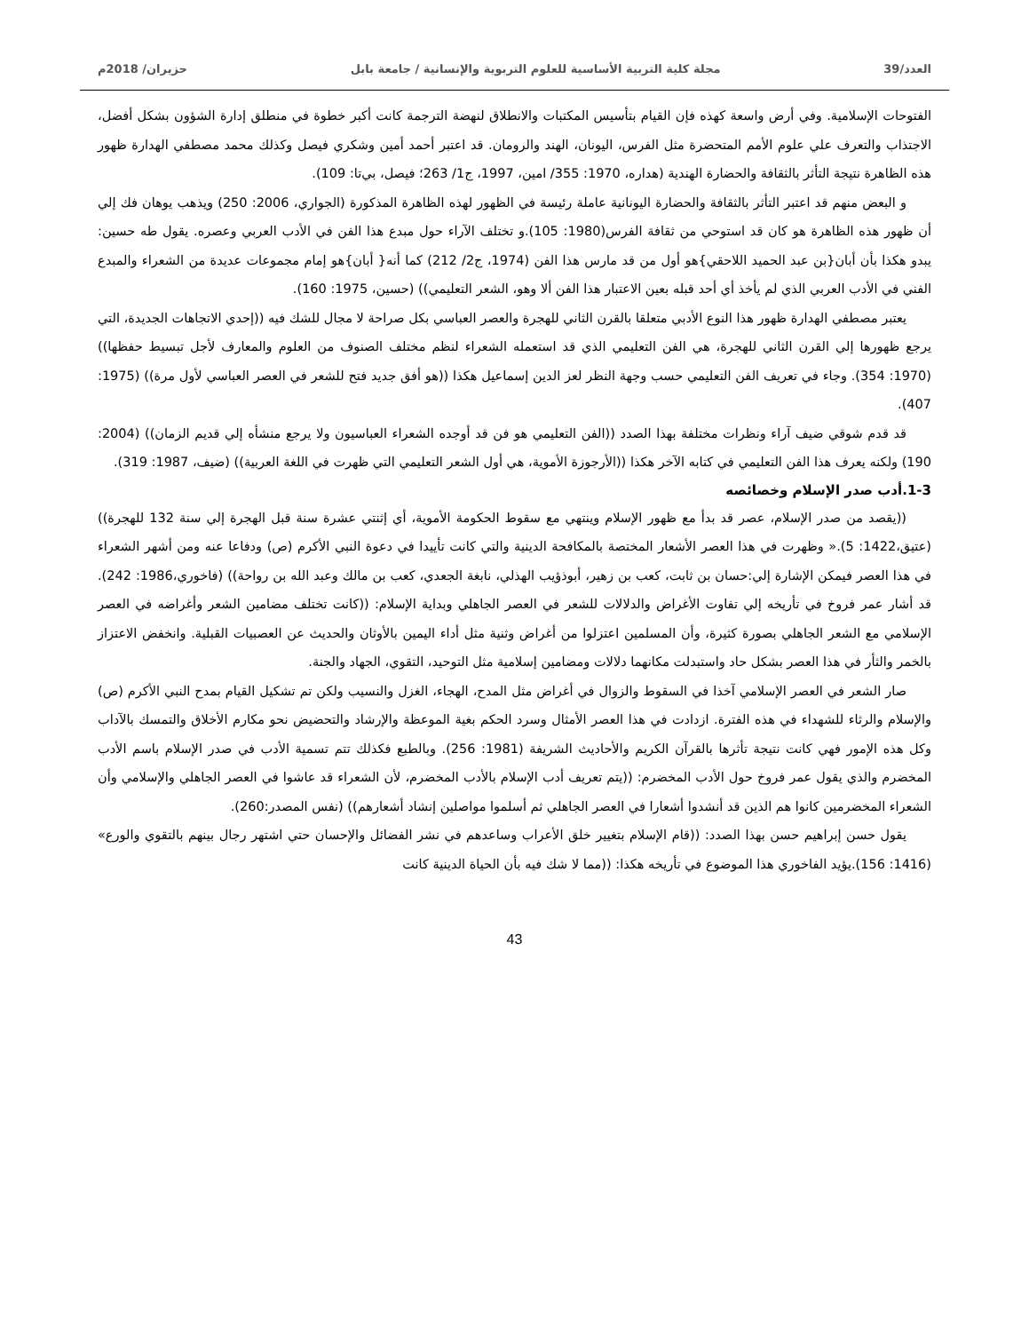العدد/39 مجلة كلية التربية الأساسية للعلوم التربوية والإنسانية / جامعة بابل حزيران/ 2018م
الفتوحات الإسلامية. وفي أرض واسعة كهذه فإن القيام بتأسيس المكتبات والانطلاق لنهضة الترجمة كانت أكبر خطوة في منطلق إدارة الشؤون بشكل أفضل، الاجتذاب والتعرف علي علوم الأمم المتحضرة مثل الفرس، اليونان، الهند والرومان. قد اعتبر أحمد أمين وشكري فيصل وكذلك محمد مصطفي الهدارة ظهور هذه الظاهرة نتيجة التأثر بالثقافة والحضارة الهندية (هداره، 1970: 355/ امين، 1997، ج1/ 263؛ فيصل، بي‌تا: 109).
و البعض منهم قد اعتبر التأثر بالثقافة والحضارة اليونانية عاملة رئيسة في الظهور لهذه الظاهرة المذكورة (الجواري، 2006: 250) ويذهب يوهان فك إلي أن ظهور هذه الظاهرة هو كان قد استوحي من ثقافة الفرس(1980: 105).و تختلف الآراء حول مبدع هذا الفن في الأدب العربي وعصره. يقول طه حسين: يبدو هكذا بأن أبان{بن عبد الحميد اللاحقي}هو أول من قد مارس هذا الفن (1974، ج2/ 212) كما أنه{ أبان}هو إمام مجموعات عديدة من الشعراء والمبدع الفني في الأدب العربي الذي لم يأخذ أي أحد قبله بعين الاعتبار هذا الفن ألا وهو، الشعر التعليمي)) (حسين، 1975: 160).
يعتبر مصطفي الهدارة ظهور هذا النوع الأدبي متعلقا بالقرن الثاني للهجرة والعصر العباسي بكل صراحة لا مجال للشك فيه ((إحدي الاتجاهات الجديدة، التي يرجع ظهورها إلي القرن الثاني للهجرة، هي الفن التعليمي الذي قد استعمله الشعراء لنظم مختلف الصنوف من العلوم والمعارف لأجل تبسيط حفظها)) (1970: 354). وجاء في تعريف الفن التعليمي حسب وجهة النظر لعز الدين إسماعيل هكذا ((هو أفق جديد فتح للشعر في العصر العباسي لأول مرة)) (1975: 407).
قد قدم شوقي ضيف آراء ونظرات مختلفة بهذا الصدد ((الفن التعليمي هو فن قد أوجده الشعراء العباسيون ولا يرجع منشأه إلي قديم الزمان)) (2004: 190) ولكنه يعرف هذا الفن التعليمي في كتابه الآخر هكذا ((الأرجوزة الأموية، هي أول الشعر التعليمي التي ظهرت في اللغة العربية)) (ضيف، 1987: 319).
1-3.أدب صدر الإسلام وخصائصه
((يقصد من صدر الإسلام، عصر قد بدأ مع ظهور الإسلام وينتهي مع سقوط الحكومة الأموية، أي إثنتي عشرة سنة قبل الهجرة إلي سنة 132 للهجرة)) (عتيق،1422: 5).« وظهرت في هذا العصر الأشعار المختصة بالمكافحة الدينية والتي كانت تأييدا في دعوة النبي الأكرم (ص) ودفاعا عنه ومن أشهر الشعراء في هذا العصر فيمكن الإشارة إلي:حسان بن ثابت، كعب بن زهير، أبوذؤيب الهذلي، نابغة الجعدي، كعب بن مالك وعبد الله بن رواحة)) (فاخوري،1986: 242). قد أشار عمر فروخ في تأريخه إلي تفاوت الأغراض والدلالات للشعر في العصر الجاهلي وبداية الإسلام: ((كانت تختلف مضامين الشعر وأغراضه في العصر الإسلامي مع الشعر الجاهلي بصورة كثيرة، وأن المسلمين اعتزلوا من أغراض وثنية مثل أداء اليمين بالأوثان والحديث عن العصبيات القبلية. وانخفض الاعتزاز بالخمر والثأر في هذا العصر بشكل حاد واستبدلت مكانهما دلالات ومضامين إسلامية مثل التوحيد، التقوي، الجهاد والجنة.
صار الشعر في العصر الإسلامي آخذا في السقوط والزوال في أغراض مثل المدح، الهجاء، الغزل والنسيب ولكن تم تشكيل القيام بمدح النبي الأكرم (ص) والإسلام والرثاء للشهداء في هذه الفترة. ازدادت في هذا العصر الأمثال وسرد الحكم بغية الموعظة والإرشاد والتحضيض نحو مكارم الأخلاق والتمسك بالآداب وكل هذه الإمور فهي كانت نتيجة تأثرها بالقرآن الكريم والأحاديث الشريفة (1981: 256). وبالطبع فكذلك تتم تسمية الأدب في صدر الإسلام باسم الأدب المخضرم والذي يقول عمر فروخ حول الأدب المخضرم: ((يتم تعريف أدب الإسلام بالأدب المخضرم، لأن الشعراء قد عاشوا في العصر الجاهلي والإسلامي وأن الشعراء المخضرمين كانوا هم الذين قد أنشدوا أشعارا في العصر الجاهلي ثم أسلموا مواصلين إنشاد أشعارهم)) (نفس المصدر:260).
يقول حسن إبراهيم حسن بهذا الصدد: ((قام الإسلام بتغيير خلق الأعراب وساعدهم في نشر الفضائل والإحسان حتي اشتهر رجال بينهم بالتقوي والورع» (1416: 156).يؤيد الفاخوري هذا الموضوع في تأريخه هكذا: ((مما لا شك فيه بأن الحياة الدينية كانت
43